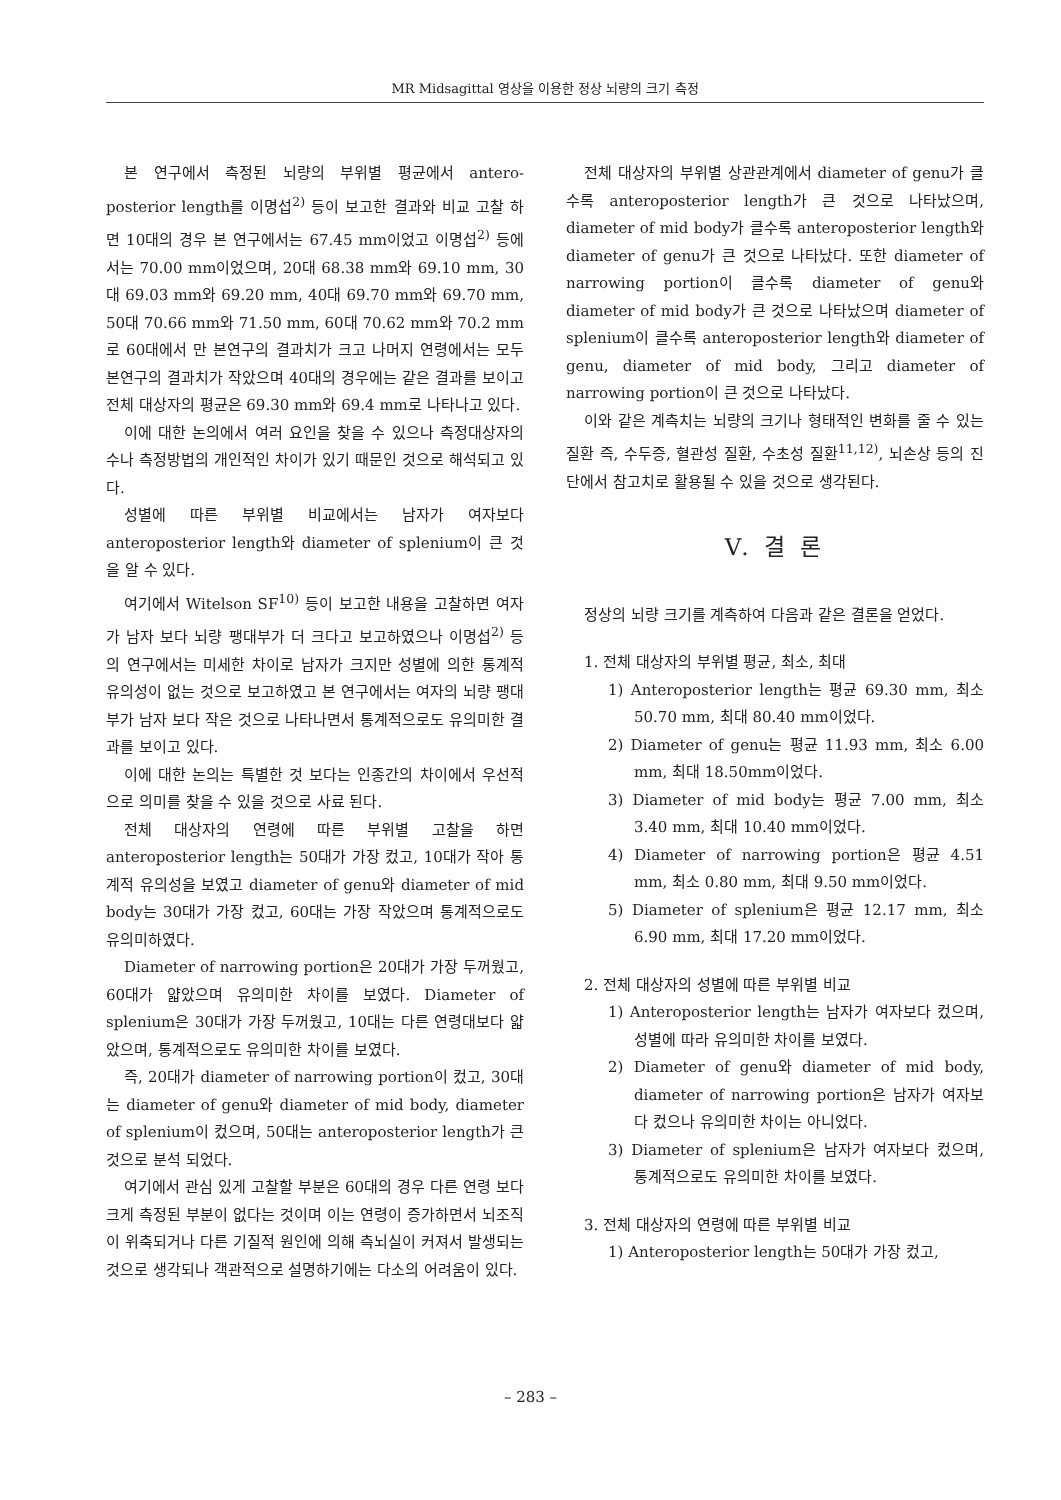MR Midsagittal 영상을 이용한 정상 뇌량의 크기 측정
본 연구에서 측정된 뇌량의 부위별 평균에서 antero-posterior length를 이명섭<sup>2)</sup> 등이 보고한 결과와 비교 고찰 하면 10대의 경우 본 연구에서는 67.45 mm이었고 이명섭<sup>2)</sup> 등에서는 70.00 mm이었으며, 20대 68.38 mm와 69.10 mm, 30대 69.03 mm와 69.20 mm, 40대 69.70 mm와 69.70 mm, 50대 70.66 mm와 71.50 mm, 60대 70.62 mm와 70.2 mm로 60대에서 만 본연구의 결과치가 크고 나머지 연령에서는 모두 본연구의 결과치가 작았으며 40대의 경우에는 같은 결과를 보이고 전체 대상자의 평균은 69.30 mm와 69.4 mm로 나타나고 있다.
이에 대한 논의에서 여러 요인을 찾을 수 있으나 측정대상자의 수나 측정방법의 개인적인 차이가 있기 때문인 것으로 해석되고 있다.
성별에 따른 부위별 비교에서는 남자가 여자보다 anteroposterior length와 diameter of splenium이 큰 것을 알 수 있다.
여기에서 Witelson SF<sup>10)</sup> 등이 보고한 내용을 고찰하면 여자가 남자 보다 뇌량 팽대부가 더 크다고 보고하였으나 이명섭<sup>2)</sup> 등의 연구에서는 미세한 차이로 남자가 크지만 성별에 의한 통계적 유의성이 없는 것으로 보고하였고 본 연구에서는 여자의 뇌량 팽대부가 남자 보다 작은 것으로 나타나면서 통계적으로도 유의미한 결과를 보이고 있다.
이에 대한 논의는 특별한 것 보다는 인종간의 차이에서 우선적으로 의미를 찾을 수 있을 것으로 사료 된다.
전체 대상자의 연령에 따른 부위별 고찰을 하면 anteroposterior length는 50대가 가장 컸고, 10대가 작아 통계적 유의성을 보였고 diameter of genu와 diameter of mid body는 30대가 가장 컸고, 60대는 가장 작았으며 통계적으로도 유의미하였다.
Diameter of narrowing portion은 20대가 가장 두꺼웠고, 60대가 얇았으며 유의미한 차이를 보였다. Diameter of splenium은 30대가 가장 두꺼웠고, 10대는 다른 연령대보다 얇았으며, 통계적으로도 유의미한 차이를 보였다.
즉, 20대가 diameter of narrowing portion이 컸고, 30대는 diameter of genu와 diameter of mid body, diameter of splenium이 컸으며, 50대는 anteroposterior length가 큰 것으로 분석 되었다.
여기에서 관심 있게 고찰할 부분은 60대의 경우 다른 연령 보다 크게 측정된 부분이 없다는 것이며 이는 연령이 증가하면서 뇌조직이 위축되거나 다른 기질적 원인에 의해 측뇌실이 커져서 발생되는 것으로 생각되나 객관적으로 설명하기에는 다소의 어려움이 있다.
전체 대상자의 부위별 상관관계에서 diameter of genu가 클수록 anteroposterior length가 큰 것으로 나타났으며, diameter of mid body가 클수록 anteroposterior length와 diameter of genu가 큰 것으로 나타났다. 또한 diameter of narrowing portion이 클수록 diameter of genu와 diameter of mid body가 큰 것으로 나타났으며 diameter of splenium이 클수록 anteroposterior length와 diameter of genu, diameter of mid body, 그리고 diameter of narrowing portion이 큰 것으로 나타났다.
이와 같은 계측치는 뇌량의 크기나 형태적인 변화를 줄 수 있는 질환 즉, 수두증, 혈관성 질환, 수초성 질환<sup>11,12)</sup>, 뇌손상 등의 진단에서 참고치로 활용될 수 있을 것으로 생각된다.
V. 결 론
정상의 뇌량 크기를 계측하여 다음과 같은 결론을 얻었다.
1. 전체 대상자의 부위별 평균, 최소, 최대
1) Anteroposterior length는 평균 69.30 mm, 최소 50.70 mm, 최대 80.40 mm이었다.
2) Diameter of genu는 평균 11.93 mm, 최소 6.00 mm, 최대 18.50mm이었다.
3) Diameter of mid body는 평균 7.00 mm, 최소 3.40 mm, 최대 10.40 mm이었다.
4) Diameter of narrowing portion은 평균 4.51 mm, 최소 0.80 mm, 최대 9.50 mm이었다.
5) Diameter of splenium은 평균 12.17 mm, 최소 6.90 mm, 최대 17.20 mm이었다.
2. 전체 대상자의 성별에 따른 부위별 비교
1) Anteroposterior length는 남자가 여자보다 컸으며, 성별에 따라 유의미한 차이를 보였다.
2) Diameter of genu와 diameter of mid body, diameter of narrowing portion은 남자가 여자보다 컸으나 유의미한 차이는 아니었다.
3) Diameter of splenium은 남자가 여자보다 컸으며, 통계적으로도 유의미한 차이를 보였다.
3. 전체 대상자의 연령에 따른 부위별 비교
1) Anteroposterior length는 50대가 가장 컸고,
– 283 –